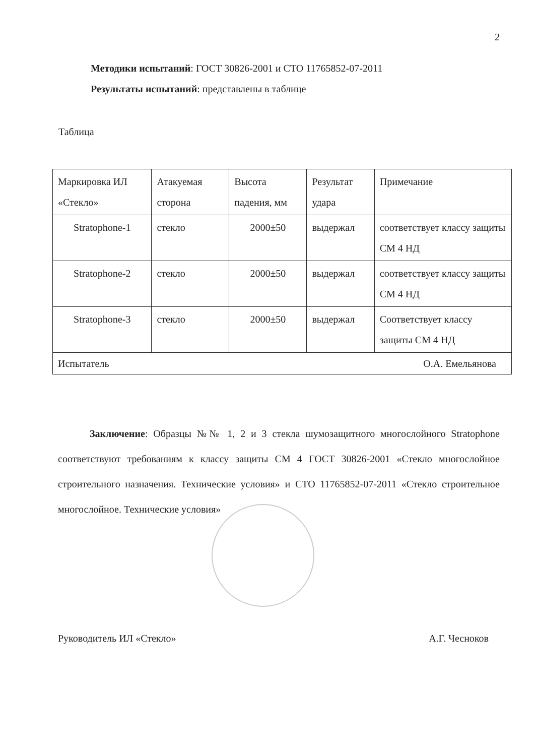2
Методики испытаний: ГОСТ 30826-2001 и СТО 11765852-07-2011
Результаты испытаний: представлены в таблице
Таблица
| Маркировка ИЛ «Стекло» | Атакуемая сторона | Высота падения, мм | Результат удара | Примечание |
| Stratophone-1 | стекло | 2000±50 | выдержал | соответствует классу защиты СМ 4 НД |
| Stratophone-2 | стекло | 2000±50 | выдержал | соответствует классу защиты СМ 4 НД |
| Stratophone-3 | стекло | 2000±50 | выдержал | Соответствует классу защиты СМ 4 НД |
| Испытатель О.А. Емельянова | | | | |
Заключение: Образцы №№ 1, 2 и 3 стекла шумозащитного многослойного Stratophone соответствуют требованиям к классу защиты СМ 4 ГОСТ 30826-2001 «Стекло многослойное строительного назначения. Технические условия» и СТО 11765852-07-2011 «Стекло строительное многослойное. Технические условия»
Руководитель ИЛ «Стекло» А.Г. Чесноков